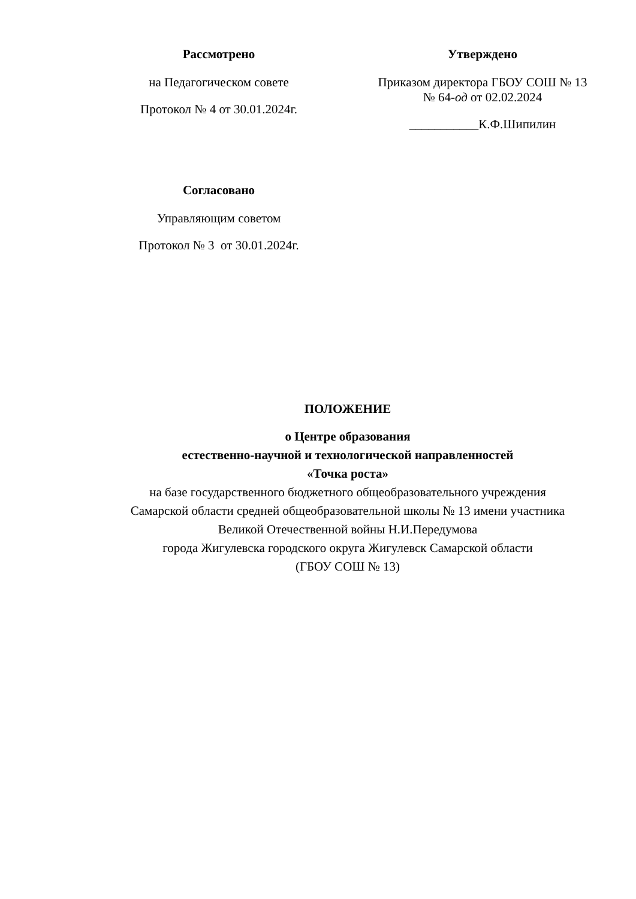Рассмотрено
на Педагогическом совете
Протокол № 4 от 30.01.2024г.
Утверждено
Приказом директора ГБОУ СОШ № 13
№ 64-од от 02.02.2024
___________К.Ф.Шипилин
Согласовано
Управляющим советом
Протокол № 3 от 30.01.2024г.
ПОЛОЖЕНИЕ
о Центре образования
естественно-научной и технологической направленностей
«Точка роста»
на базе государственного бюджетного общеобразовательного учреждения
Самарской области средней общеобразовательной школы № 13 имени участника
Великой Отечественной войны Н.И.Передумова
города Жигулевска городского округа Жигулевск Самарской области
(ГБОУ СОШ № 13)